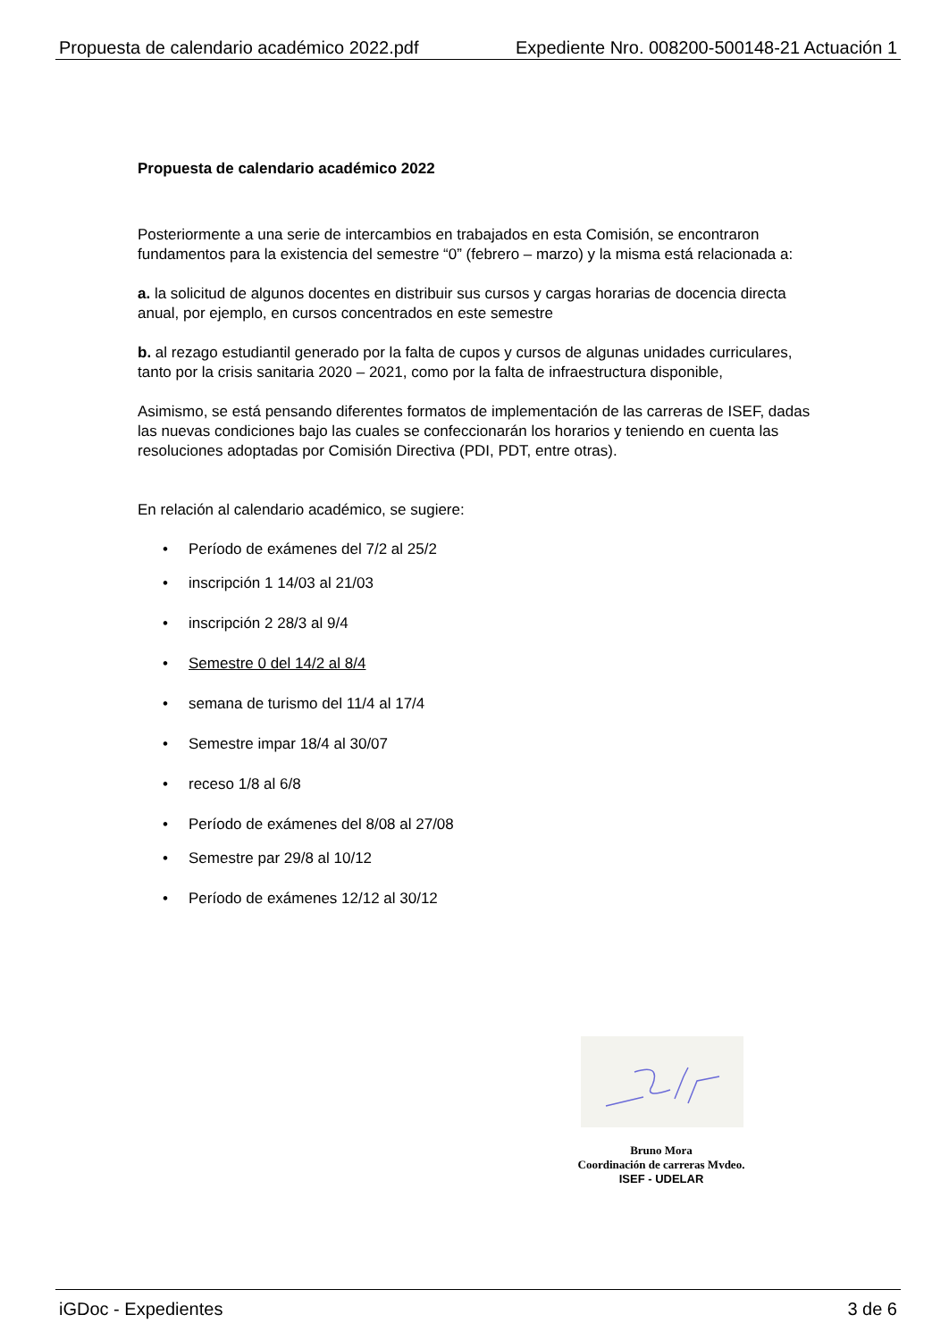Propuesta de calendario académico 2022.pdf Expediente Nro. 008200-500148-21 Actuación 1
Propuesta de calendario académico 2022
Posteriormente a una serie de intercambios en trabajados en esta Comisión, se encontraron fundamentos para la existencia del semestre “0” (febrero – marzo) y la misma está relacionada a:
a. la solicitud de algunos docentes en distribuir sus cursos y cargas horarias de docencia directa anual, por ejemplo, en cursos concentrados en este semestre
b. al rezago estudiantil generado por la falta de cupos y cursos de algunas unidades curriculares, tanto por la crisis sanitaria 2020 – 2021, como por la falta de infraestructura disponible,
Asimismo, se está pensando diferentes formatos de implementación de las carreras de ISEF, dadas las nuevas condiciones bajo las cuales se confeccionarán los horarios y teniendo en cuenta las resoluciones adoptadas por Comisión Directiva (PDI, PDT, entre otras).
En relación al calendario académico, se sugiere:
• Período de exámenes del 7/2 al 25/2
• inscripción 1 14/03 al 21/03
• inscripción 2 28/3 al 9/4
• Semestre 0 del 14/2 al 8/4
• semana de turismo del 11/4 al 17/4
• Semestre impar 18/4 al 30/07
• receso 1/8 al 6/8
• Período de exámenes del 8/08 al 27/08
• Semestre par 29/8 al 10/12
• Período de exámenes 12/12 al 30/12
Bruno Mora
Coordinación de carreras Mvdeo.
ISEF - UDELAR
iGDoc - Expedientes 3 de 6